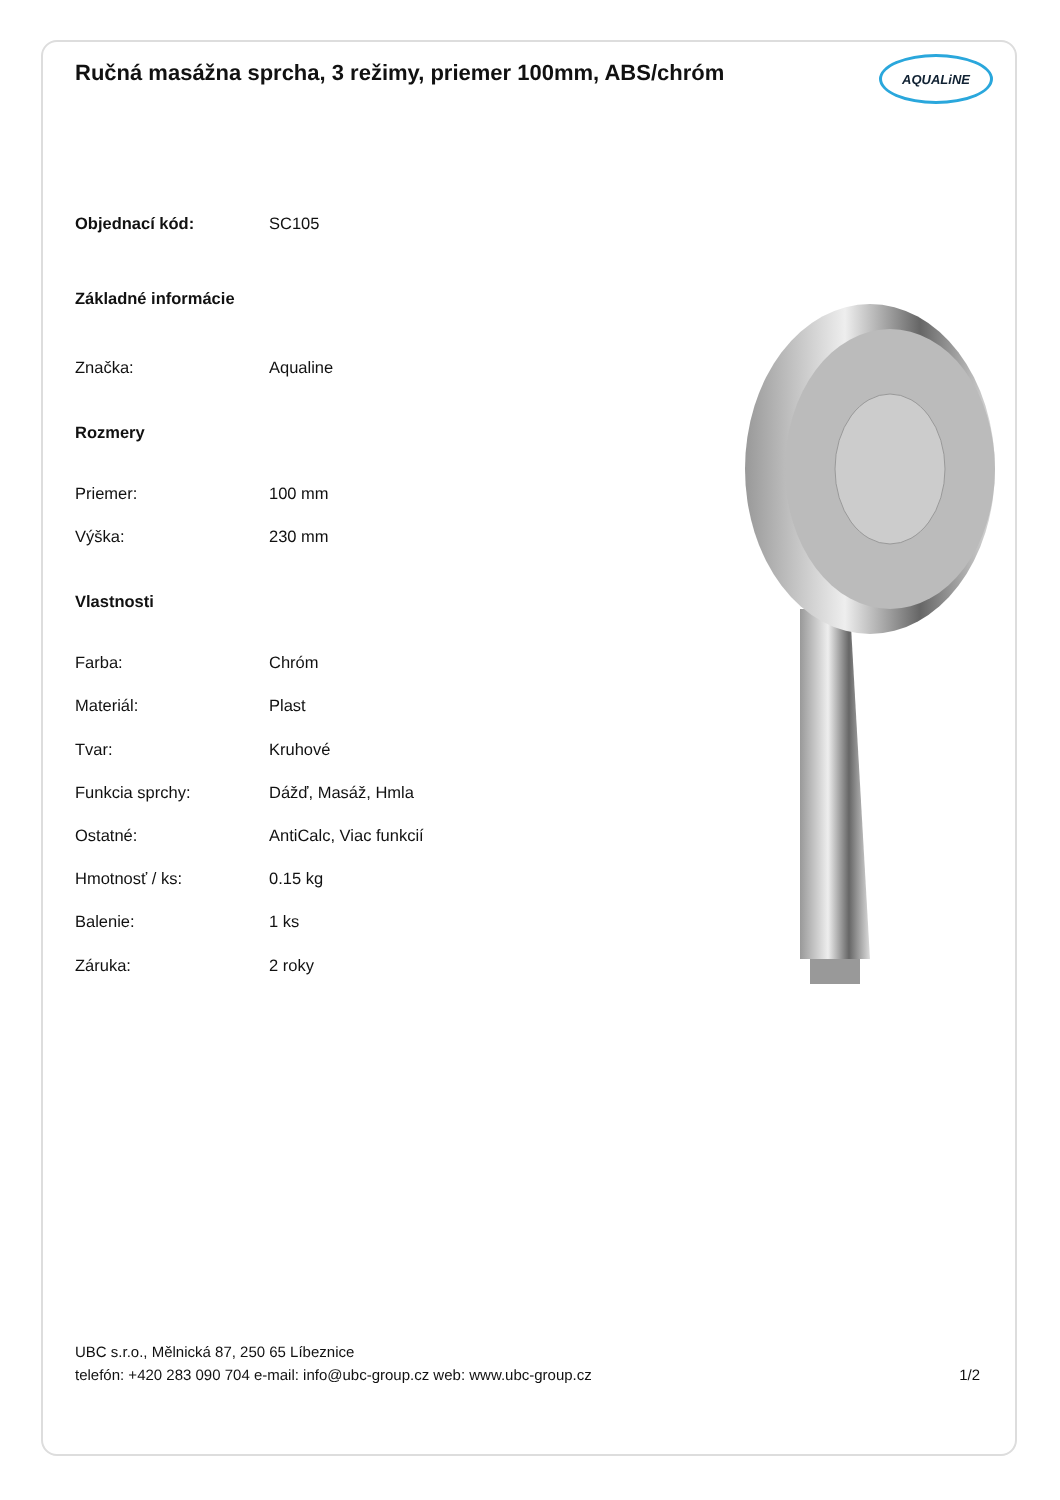Ručná masážna sprcha, 3 režimy, priemer 100mm, ABS/chróm
AQUALiNE
| Objednací kód: | SC105 |
| Základné informácie | |
| Značka: | Aqualine |
| Rozmery | |
| Priemer: | 100 mm |
| Výška: | 230 mm |
| Vlastnosti | |
| Farba: | Chróm |
| Materiál: | Plast |
| Tvar: | Kruhové |
| Funkcia sprchy: | Dážď, Masáž, Hmla |
| Ostatné: | AntiCalc, Viac funkcií |
| Hmotnosť / ks: | 0.15 kg |
| Balenie: | 1 ks |
| Záruka: | 2 roky |
UBC s.r.o., Mělnická 87, 250 65 Líbeznice
telefón: +420 283 090 704 e-mail: info@ubc-group.cz web: www.ubc-group.cz 1/2